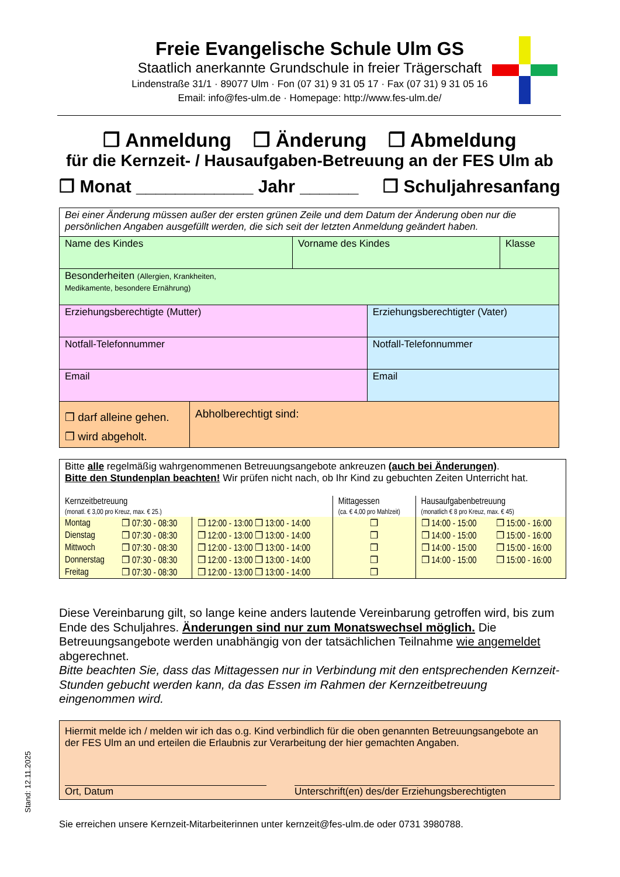Freie Evangelische Schule Ulm GS
Staatlich anerkannte Grundschule in freier Trägerschaft
Lindenstraße 31/1 · 89077 Ulm · Fon (07 31) 9 31 05 17 · Fax (07 31) 9 31 05 16
Email: info@fes-ulm.de · Homepage: http://www.fes-ulm.de/
❒ Anmeldung ❒ Änderung ❒ Abmeldung
für die Kernzeit- / Hausaufgaben-Betreuung an der FES Ulm ab
❒ Monat ____________ Jahr ______ ❒ Schuljahresanfang
| Bei einer Änderung müssen außer der ersten grünen Zeile und dem Datum der Änderung oben nur die persönlichen Angaben ausgefüllt werden, die sich seit der letzten Anmeldung geändert haben. | | | | |
| Name des Kindes | | Vorname des Kindes | | Klasse |
| Besonderheiten (Allergien, Krankheiten, Medikamente, besondere Ernährung) | | | | |
| Erziehungsberechtigte (Mutter) | | | Erziehungsberechtigter (Vater) | |
| Notfall-Telefonnummer | | | Notfall-Telefonnummer | |
| Email | | | Email | |
| ❒ darf alleine gehen. ❒ wird abgeholt. | Abholberechtigt sind: | | | |
Bitte alle regelmäßig wahrgenommenen Betreuungsangebote ankreuzen (auch bei Änderungen).
Bitte den Stundenplan beachten! Wir prüfen nicht nach, ob Ihr Kind zu gebuchten Zeiten Unterricht hat.
| Kernzeitbetreuung (monatl. € 3,00 pro Kreuz, max. € 25.) | | | Mittagessen (ca. € 4,00 pro Mahlzeit) | Hausaufgabenbetreuung (monatlich € 8 pro Kreuz, max. € 45) | |
| Montag | ❒ 07:30 - 08:30 | ❒ 12:00 - 13:00 ❒ 13:00 - 14:00 | ❒ | ❒ 14:00 - 15:00 | ❒ 15:00 - 16:00 |
| Dienstag | ❒ 07:30 - 08:30 | ❒ 12:00 - 13:00 ❒ 13:00 - 14:00 | ❒ | ❒ 14:00 - 15:00 | ❒ 15:00 - 16:00 |
| Mittwoch | ❒ 07:30 - 08:30 | ❒ 12:00 - 13:00 ❒ 13:00 - 14:00 | ❒ | ❒ 14:00 - 15:00 | ❒ 15:00 - 16:00 |
| Donnerstag | ❒ 07:30 - 08:30 | ❒ 12:00 - 13:00 ❒ 13:00 - 14:00 | ❒ | ❒ 14:00 - 15:00 | ❒ 15:00 - 16:00 |
| Freitag | ❒ 07:30 - 08:30 | ❒ 12:00 - 13:00 ❒ 13:00 - 14:00 | ❒ | | |
Diese Vereinbarung gilt, so lange keine anders lautende Vereinbarung getroffen wird, bis zum Ende des Schuljahres. Änderungen sind nur zum Monatswechsel möglich. Die Betreuungsangebote werden unabhängig von der tatsächlichen Teilnahme wie angemeldet abgerechnet.
Bitte beachten Sie, dass das Mittagessen nur in Verbindung mit den entsprechenden Kernzeit-Stunden gebucht werden kann, da das Essen im Rahmen der Kernzeitbetreuung eingenommen wird.
Hiermit melde ich / melden wir ich das o.g. Kind verbindlich für die oben genannten Betreuungsangebote an der FES Ulm an und erteilen die Erlaubnis zur Verarbeitung der hier gemachten Angaben.
Ort, Datum Unterschrift(en) des/der Erziehungsberechtigten
Sie erreichen unsere Kernzeit-Mitarbeiterinnen unter kernzeit@fes-ulm.de oder 0731 3980788.
Stand: 12.11.2025